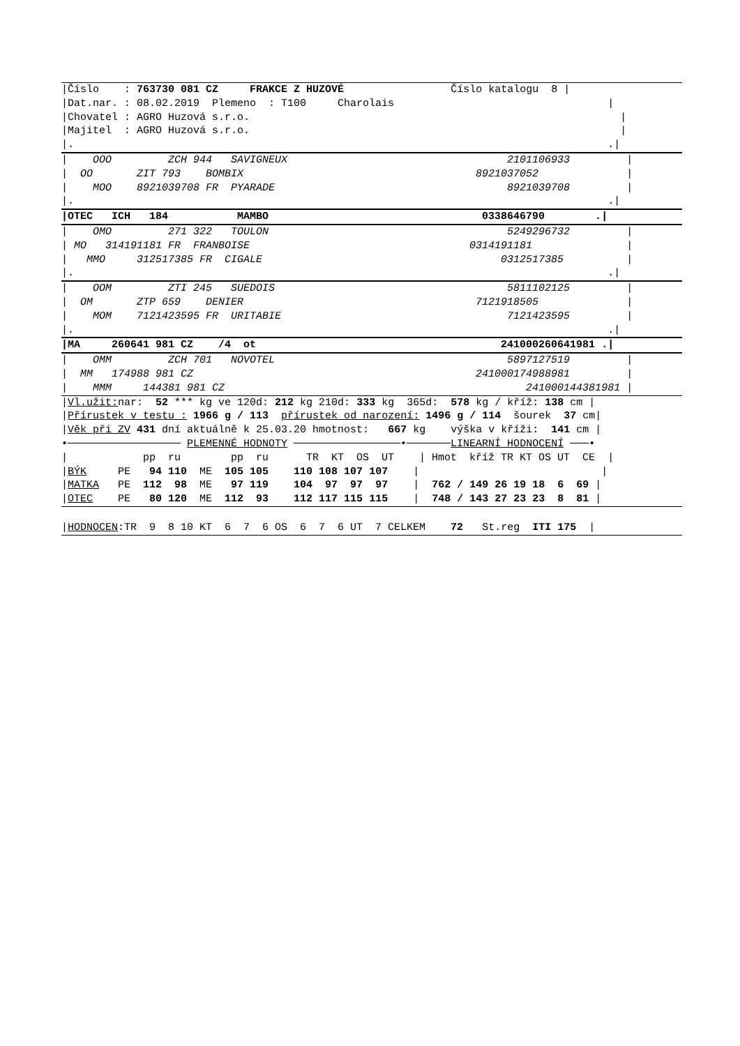|Číslo : 763730 081 CZ FRAKCE Z HUZOVÉ Číslo katalogu 8 |
|Dat.nar. : 08.02.2019 Plemeno : T100 Charolais |
|Chovatel : AGRO Huzová s.r.o. |
|Majitel : AGRO Huzová s.r.o. |
|. .|
| OOO ZCH 944 SAVIGNEUX 2101106933 |
| OO ZIT 793 BOMBIX 8921037052 |
| MOO 8921039708 FR PYARADE 8921039708 |
|. .|
|OTEC ICH 184 MAMBO 0338646790 .|
| OMO 271 322 TOULON 5249296732 |
| MO 314191181 FR FRANBOISE 0314191181 |
| MMO 312517385 FR CIGALE 0312517385 |
|. .|
| OOM ZTI 245 SUEDOIS 5811102125 |
| OM ZTP 659 DENIER 7121918505 |
| MOM 7121423595 FR URITABIE 7121423595 |
|. .|
|MA 260641 981 CZ /4 ot 241000260641981 .|
| OMM ZCH 701 NOVOTEL 5897127519 |
| MM 174988 981 CZ 241000174988981 |
| MMM 144381 981 CZ 241000144381981 |
|Vl.užit: nar: 52 *** kg ve 120d: 212 kg 210d: 333 kg 365d: 578 kg / kříž: 138 cm |
|Přírustek v testu : 1966 g / 113 přírustek od narození: 1496 g / 114 šourek 37 cm|
|Věk při ZV 431 dní aktuálně k 25.03.20 hmotnost: 667 kg výška v kříži: 141 cm |
•────────────────── PLEMENNÉ HODNOTY ─────────────────•───────LINEARNÍ HODNOCENÍ ───•
| pp ru pp ru TR KT OS UT | Hmot kříž TR KT OS UT CE |
|BÝK PE 94 110 ME 105 105 110 108 107 107 | |
|MATKA PE 112 98 ME 97 119 104 97 97 97 | 762 / 149 26 19 18 6 69 |
|OTEC PE 80 120 ME 112 93 112 117 115 115 | 748 / 143 27 23 23 8 81 |
|HODNOCEN:TR 9 8 10 KT 6 7 6 OS 6 7 6 UT 7 CELKEM 72 St.reg ITI 175 |